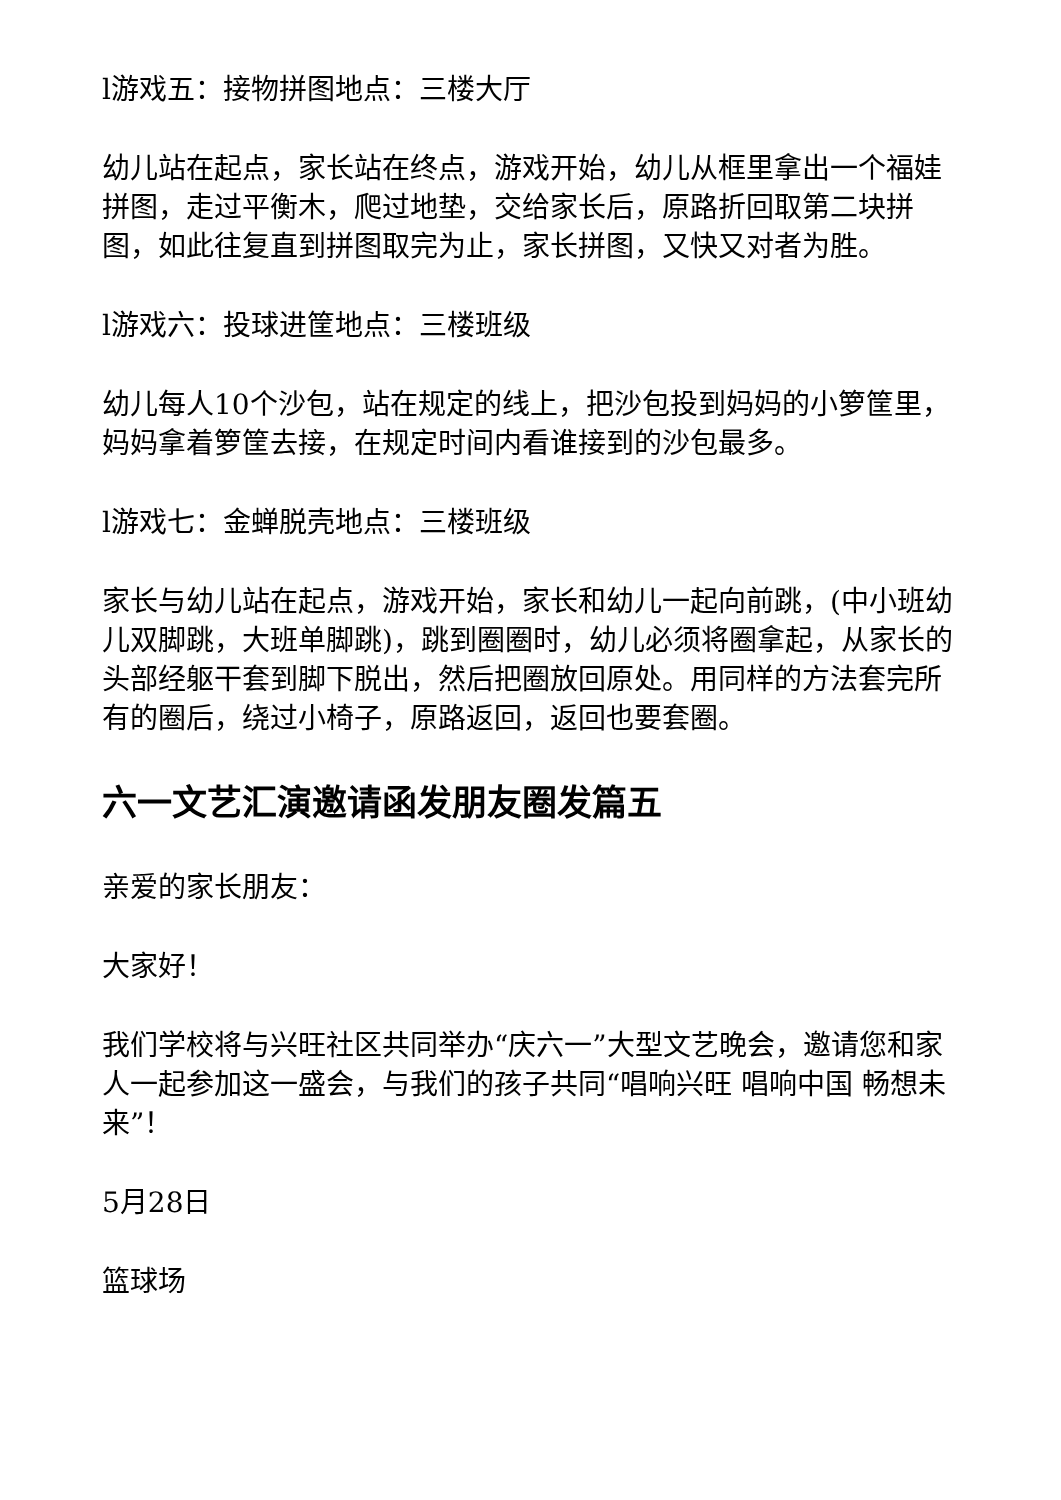l游戏五：接物拼图地点：三楼大厅
幼儿站在起点，家长站在终点，游戏开始，幼儿从框里拿出一个福娃拼图，走过平衡木，爬过地垫，交给家长后，原路折回取第二块拼图，如此往复直到拼图取完为止，家长拼图，又快又对者为胜。
l游戏六：投球进筐地点：三楼班级
幼儿每人10个沙包，站在规定的线上，把沙包投到妈妈的小箩筐里，妈妈拿着箩筐去接，在规定时间内看谁接到的沙包最多。
l游戏七：金蝉脱壳地点：三楼班级
家长与幼儿站在起点，游戏开始，家长和幼儿一起向前跳，(中小班幼儿双脚跳，大班单脚跳)，跳到圈圈时，幼儿必须将圈拿起，从家长的头部经躯干套到脚下脱出，然后把圈放回原处。用同样的方法套完所有的圈后，绕过小椅子，原路返回，返回也要套圈。
六一文艺汇演邀请函发朋友圈发篇五
亲爱的家长朋友：
大家好！
我们学校将与兴旺社区共同举办“庆六一”大型文艺晚会，邀请您和家人一起参加这一盛会，与我们的孩子共同“唱响兴旺 唱响中国 畅想未来”！
5月28日
篮球场